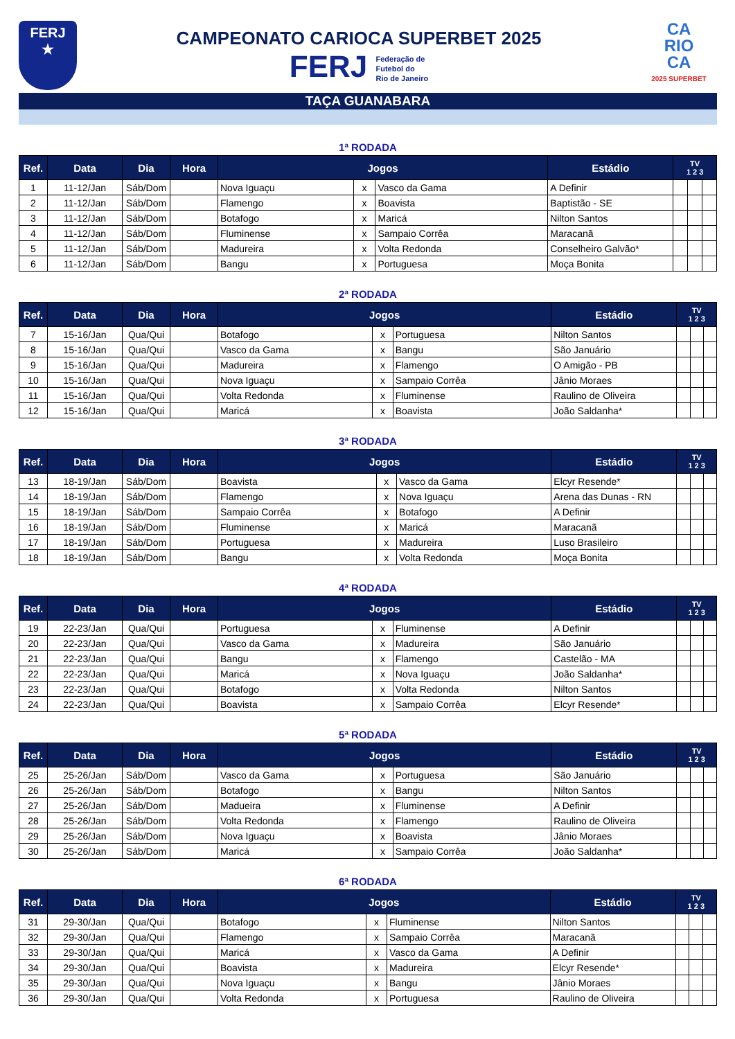FERJ
★
CAMPEONATO CARIOCA SUPERBET 2025
FERJ Federação de
Futebol do
Rio de Janeiro
CA
RIO
CA
2025 SUPERBET
TAÇA GUANABARA
1ª RODADA
| Ref. | Data | Dia | Hora | Jogos | | | Estádio | TV 1 2 3 | | |
| --- | --- | --- | --- | --- | --- | --- | --- | --- | --- | --- |
| 1 | 11-12/Jan | Sáb/Dom | | Nova Iguaçu | x | Vasco da Gama | A Definir | | | |
| 2 | 11-12/Jan | Sáb/Dom | | Flamengo | x | Boavista | Baptistão - SE | | | |
| 3 | 11-12/Jan | Sáb/Dom | | Botafogo | x | Maricá | Nilton Santos | | | |
| 4 | 11-12/Jan | Sáb/Dom | | Fluminense | x | Sampaio Corrêa | Maracanã | | | |
| 5 | 11-12/Jan | Sáb/Dom | | Madureira | x | Volta Redonda | Conselheiro Galvão* | | | |
| 6 | 11-12/Jan | Sáb/Dom | | Bangu | x | Portuguesa | Moça Bonita | | | |
2ª RODADA
| Ref. | Data | Dia | Hora | Jogos | | | Estádio | TV 1 2 3 | | |
| --- | --- | --- | --- | --- | --- | --- | --- | --- | --- | --- |
| 7 | 15-16/Jan | Qua/Qui | | Botafogo | x | Portuguesa | Nilton Santos | | | |
| 8 | 15-16/Jan | Qua/Qui | | Vasco da Gama | x | Bangu | São Januário | | | |
| 9 | 15-16/Jan | Qua/Qui | | Madureira | x | Flamengo | O Amigão - PB | | | |
| 10 | 15-16/Jan | Qua/Qui | | Nova Iguaçu | x | Sampaio Corrêa | Jânio Moraes | | | |
| 11 | 15-16/Jan | Qua/Qui | | Volta Redonda | x | Fluminense | Raulino de Oliveira | | | |
| 12 | 15-16/Jan | Qua/Qui | | Maricá | x | Boavista | João Saldanha* | | | |
3ª RODADA
| Ref. | Data | Dia | Hora | Jogos | | | Estádio | TV 1 2 3 | | |
| --- | --- | --- | --- | --- | --- | --- | --- | --- | --- | --- |
| 13 | 18-19/Jan | Sáb/Dom | | Boavista | x | Vasco da Gama | Elcyr Resende* | | | |
| 14 | 18-19/Jan | Sáb/Dom | | Flamengo | x | Nova Iguaçu | Arena das Dunas - RN | | | |
| 15 | 18-19/Jan | Sáb/Dom | | Sampaio Corrêa | x | Botafogo | A Definir | | | |
| 16 | 18-19/Jan | Sáb/Dom | | Fluminense | x | Maricá | Maracanã | | | |
| 17 | 18-19/Jan | Sáb/Dom | | Portuguesa | x | Madureira | Luso Brasileiro | | | |
| 18 | 18-19/Jan | Sáb/Dom | | Bangu | x | Volta Redonda | Moça Bonita | | | |
4ª RODADA
| Ref. | Data | Dia | Hora | Jogos | | | Estádio | TV 1 2 3 | | |
| --- | --- | --- | --- | --- | --- | --- | --- | --- | --- | --- |
| 19 | 22-23/Jan | Qua/Qui | | Portuguesa | x | Fluminense | A Definir | | | |
| 20 | 22-23/Jan | Qua/Qui | | Vasco da Gama | x | Madureira | São Januário | | | |
| 21 | 22-23/Jan | Qua/Qui | | Bangu | x | Flamengo | Castelão - MA | | | |
| 22 | 22-23/Jan | Qua/Qui | | Maricá | x | Nova Iguaçu | João Saldanha* | | | |
| 23 | 22-23/Jan | Qua/Qui | | Botafogo | x | Volta Redonda | Nilton Santos | | | |
| 24 | 22-23/Jan | Qua/Qui | | Boavista | x | Sampaio Corrêa | Elcyr Resende* | | | |
5ª RODADA
| Ref. | Data | Dia | Hora | Jogos | | | Estádio | TV 1 2 3 | | |
| --- | --- | --- | --- | --- | --- | --- | --- | --- | --- | --- |
| 25 | 25-26/Jan | Sáb/Dom | | Vasco da Gama | x | Portuguesa | São Januário | | | |
| 26 | 25-26/Jan | Sáb/Dom | | Botafogo | x | Bangu | Nilton Santos | | | |
| 27 | 25-26/Jan | Sáb/Dom | | Madueira | x | Fluminense | A Definir | | | |
| 28 | 25-26/Jan | Sáb/Dom | | Volta Redonda | x | Flamengo | Raulino de Oliveira | | | |
| 29 | 25-26/Jan | Sáb/Dom | | Nova Iguaçu | x | Boavista | Jânio Moraes | | | |
| 30 | 25-26/Jan | Sáb/Dom | | Maricá | x | Sampaio Corrêa | João Saldanha* | | | |
6ª RODADA
| Ref. | Data | Dia | Hora | Jogos | | | Estádio | TV 1 2 3 | | |
| --- | --- | --- | --- | --- | --- | --- | --- | --- | --- | --- |
| 31 | 29-30/Jan | Qua/Qui | | Botafogo | x | Fluminense | Nilton Santos | | | |
| 32 | 29-30/Jan | Qua/Qui | | Flamengo | x | Sampaio Corrêa | Maracanã | | | |
| 33 | 29-30/Jan | Qua/Qui | | Maricá | x | Vasco da Gama | A Definir | | | |
| 34 | 29-30/Jan | Qua/Qui | | Boavista | x | Madureira | Elcyr Resende* | | | |
| 35 | 29-30/Jan | Qua/Qui | | Nova Iguaçu | x | Bangu | Jânio Moraes | | | |
| 36 | 29-30/Jan | Qua/Qui | | Volta Redonda | x | Portuguesa | Raulino de Oliveira | | | |